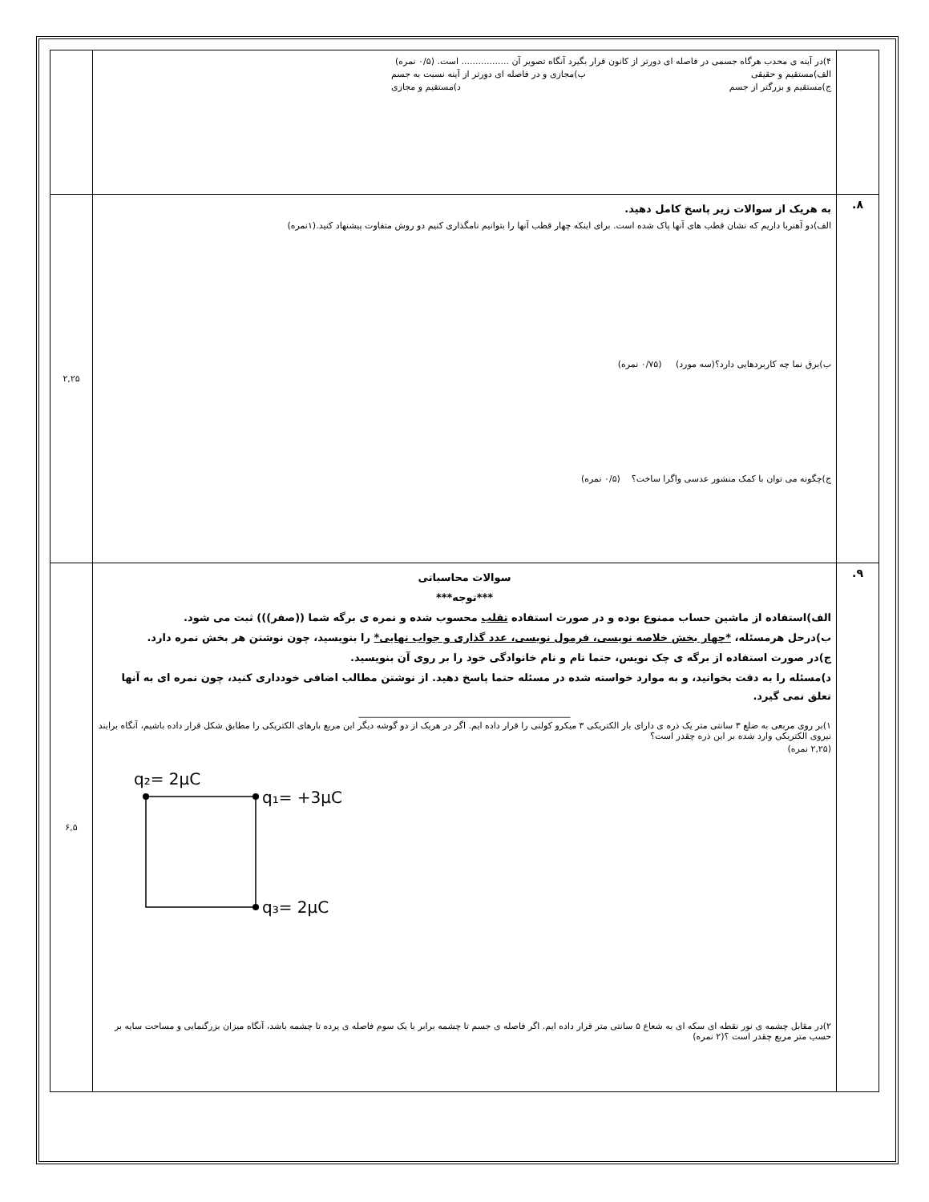| | ۴)در آینه ی محدب هرگاه جسمی در فاصله ای دورتر از کانون قرار بگیرد آنگاه تصویر آن ................. است. (۰/۵ نمره) الف)مستقیم و حقیقی ب)مجازی و در فاصله ای دورتر از آینه نسبت به جسم ج)مستقیم و بزرگتر از جسم د)مستقیم و مجازی | |
| ۸. | به هریک از سوالات زیر پاسخ کامل دهید. الف)دو آهنربا داریم که نشان قطب های آنها پاک شده است. برای اینکه چهار قطب آنها را بتوانیم نامگذاری کنیم دو روش متفاوت پیشنهاد کنید.(۱نمره) ب)برق نما چه کاربردهایی دارد؟(سه مورد) (۰/۷۵ نمره) ج)چگونه می توان با کمک منشور عدسی واگرا ساخت؟ (۰/۵ نمره) | ۲,۲۵ |
| ۹. | سوالات محاسباتی ***توجه*** الف)استفاده از ماشین حساب ممنوع بوده و در صورت استفاده تقلب محسوب شده و نمره ی برگه شما ((صفر))) ثبت می شود. ب)درحل هرمسئله، *چهار بخش خلاصه نویسی، فرمول نویسی، عدد گذاری و جواب نهایی* را بنویسید، چون نوشتن هر بخش نمره دارد. ج)در صورت استفاده از برگه ی چک نویس، حتما نام و نام خانوادگی خود را بر روی آن بنویسید. د)مسئله را به دقت بخوانید، و به موارد خواسته شده در مسئله حتما پاسخ دهید. از نوشتن مطالب اضافی خودداری کنید، چون نمره ای به آنها تعلق نمی گیرد. ________________________________________________ ۱)بر روی مربعی به ضلع ۳ سانتی متر یک ذره ی دارای بار الکتریکی ۳ میکرو کولنی را قرار داده ایم. اگر در هریک از دو گوشه دیگر این مربع بارهای الکتریکی را مطابق شکل قرار داده باشیم، آنگاه برایند نیروی الکتریکی وارد شده بر این ذره چقدر است؟ (۲,۲۵ نمره) q₂= 2μC q₁= +3μC q₃= 2μC ۲)در مقابل چشمه ی نور نقطه ای سکه ای به شعاع ۵ سانتی متر قرار داده ایم. اگر فاصله ی جسم تا چشمه برابر با یک سوم فاصله ی پرده تا چشمه باشد، آنگاه میزان بزرگنمایی و مساحت سایه بر حسب متر مربع چقدر است ؟(۲ نمره) | ۶,۵ |